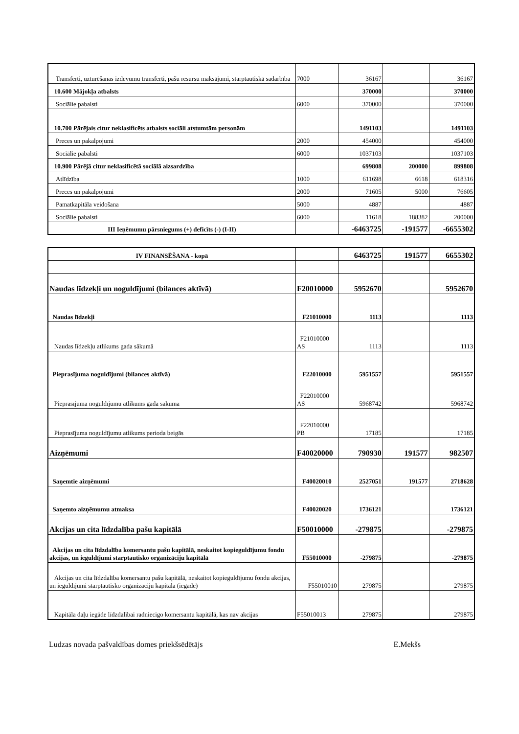| Transferti, uzturēšanas izdevumu transferti, pašu resursu maksājumi, starptautiskā sadarbība | 7000 | 36167 | | 36167 |
| 10.600 Mājokļa atbalsts | | 370000 | | 370000 |
| Sociālie pabalsti | 6000 | 370000 | | 370000 |
| 10.700 Pārējais citur neklasificēts atbalsts sociāli atstumtām personām | | 1491103 | | 1491103 |
| Preces un pakalpojumi | 2000 | 454000 | | 454000 |
| Sociālie pabalsti | 6000 | 1037103 | | 1037103 |
| 10.900 Pārējā citur neklasificētā sociālā aizsardzība | | 699808 | 200000 | 899808 |
| Atlīdzība | 1000 | 611698 | 6618 | 618316 |
| Preces un pakalpojumi | 2000 | 71605 | 5000 | 76605 |
| Pamatkapitāla veidošana | 5000 | 4887 | | 4887 |
| Sociālie pabalsti | 6000 | 11618 | 188382 | 200000 |
| III Ieņēmumu pārsniegums (+) deficīts (-) (I-II) | | -6463725 | -191577 | -6655302 |
| IV FINANSĒŠANA - kopā | | 6463725 | 191577 | 6655302 |
| Naudas līdzekļi un noguldījumi (bilances aktīvā) | F20010000 | 5952670 | | 5952670 |
| Naudas līdzekļi | F21010000 | 1113 | | 1113 |
| Naudas līdzekļu atlikums gada sākumā | F21010000 AS | 1113 | | 1113 |
| Pieprasījuma noguldījumi (bilances aktīvā) | F22010000 | 5951557 | | 5951557 |
| Pieprasījuma noguldījumu atlikums gada sākumā | F22010000 AS | 5968742 | | 5968742 |
| Pieprasījuma noguldījumu atlikums perioda beigās | F22010000 PB | 17185 | | 17185 |
| Aizņēmumi | F40020000 | 790930 | 191577 | 982507 |
| Saņemtie aizņēmumi | F40020010 | 2527051 | 191577 | 2718628 |
| Saņemto aizņēmumu atmaksa | F40020020 | 1736121 | | 1736121 |
| Akcijas un cita līdzdalība pašu kapitālā | F50010000 | -279875 | | -279875 |
| Akcijas un cita līdzdalība komersantu pašu kapitālā, neskaitot kopieguldījumu fondu akcijas, un ieguldījumi starptautisko organizāciju kapitālā | F55010000 | -279875 | | -279875 |
| Akcijas un cita līdzdalība komersantu pašu kapitālā, neskaitot kopieguldījumu fondu akcijas, un ieguldījumi starptautisko organizāciju kapitālā (iegāde) | F55010010 | 279875 | | 279875 |
| Kapitāla daļu iegāde līdzdalībai radniecīgo komersantu kapitālā, kas nav akcijas | F55010013 | 279875 | | 279875 |
Ludzas novada pašvaldības domes priekšsēdētājs E.Mekšs